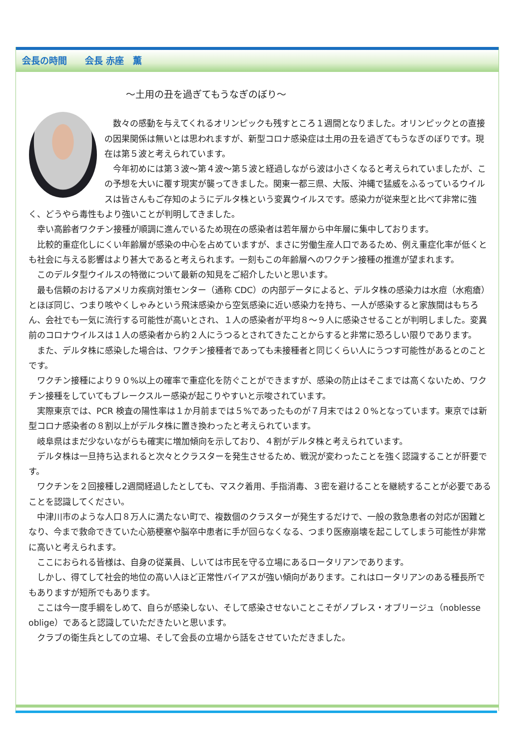会長の時間　　会長 赤座　薫
～土用の丑を過ぎてもうなぎのぼり～
数々の感動を与えてくれるオリンピックも残すところ１週間となりました。オリンピックとの直接の因果関係は無いとは思われますが、新型コロナ感染症は土用の丑を過ぎてもうなぎのぼりです。現在は第５波と考えられています。
今年初めには第３波～第４波～第５波と経過しながら波は小さくなると考えられていましたが、この予想を大いに覆す現実が襲ってきました。関東一都三県、大阪、沖縄で猛威をふるっているウイルスは皆さんもご存知のようにデルタ株という変異ウイルスです。感染力が従来型と比べて非常に強く、どうやら毒性もより強いことが判明してきました。
幸い高齢者ワクチン接種が順調に進んでいるため現在の感染者は若年層から中年層に集中しております。
比較的重症化しにくい年齢層が感染の中心を占めていますが、まさに労働生産人口であるため、例え重症化率が低くとも社会に与える影響はより甚大であると考えられます。一刻もこの年齢層へのワクチン接種の推進が望まれます。
このデルタ型ウイルスの特徴について最新の知見をご紹介したいと思います。
最も信頼のおけるアメリカ疾病対策センター（通称 CDC）の内部データによると、デルタ株の感染力は水痘（水疱瘡）とほぼ同じ、つまり咳やくしゃみという飛沫感染から空気感染に近い感染力を持ち、一人が感染すると家族間はもちろん、会社でも一気に流行する可能性が高いとされ、１人の感染者が平均８～９人に感染させることが判明しました。変異前のコロナウイルスは１人の感染者から約２人にうつるとされてきたことからすると非常に恐ろしい限りであります。
また、デルタ株に感染した場合は、ワクチン接種者であっても未接種者と同じくらい人にうつす可能性があるとのことです。
ワクチン接種により９０%以上の確率で重症化を防ぐことができますが、感染の防止はそこまでは高くないため、ワクチン接種をしていてもブレークスルー感染が起こりやすいと示唆されています。
実際東京では、PCR 検査の陽性率は１か月前までは５%であったものが７月末では２０%となっています。東京では新型コロナ感染者の８割以上がデルタ株に置き換わったと考えられています。
岐阜県はまだ少ないながらも確実に増加傾向を示しており、４割がデルタ株と考えられています。
デルタ株は一旦持ち込まれると次々とクラスターを発生させるため、戦況が変わったことを強く認識することが肝要です。
ワクチンを２回接種し2週間経過したとしても、マスク着用、手指消毒、３密を避けることを継続することが必要であることを認識してください。
中津川市のような人口８万人に満たない町で、複数個のクラスターが発生するだけで、一般の救急患者の対応が困難となり、今まで救命できていた心筋梗塞や脳卒中患者に手が回らなくなる、つまり医療崩壊を起こしてしまう可能性が非常に高いと考えられます。
ここにおられる皆様は、自身の従業員、しいては市民を守る立場にあるロータリアンであります。
しかし、得てして社会的地位の高い人ほど正常性バイアスが強い傾向があります。これはロータリアンのある種長所でもありますが短所でもあります。
ここは今一度手綱をしめて、自らが感染しない、そして感染させないことこそがノブレス・オブリージュ（noblesse oblige）であると認識していただきたいと思います。
クラブの衛生兵としての立場、そして会長の立場から話をさせていただきました。